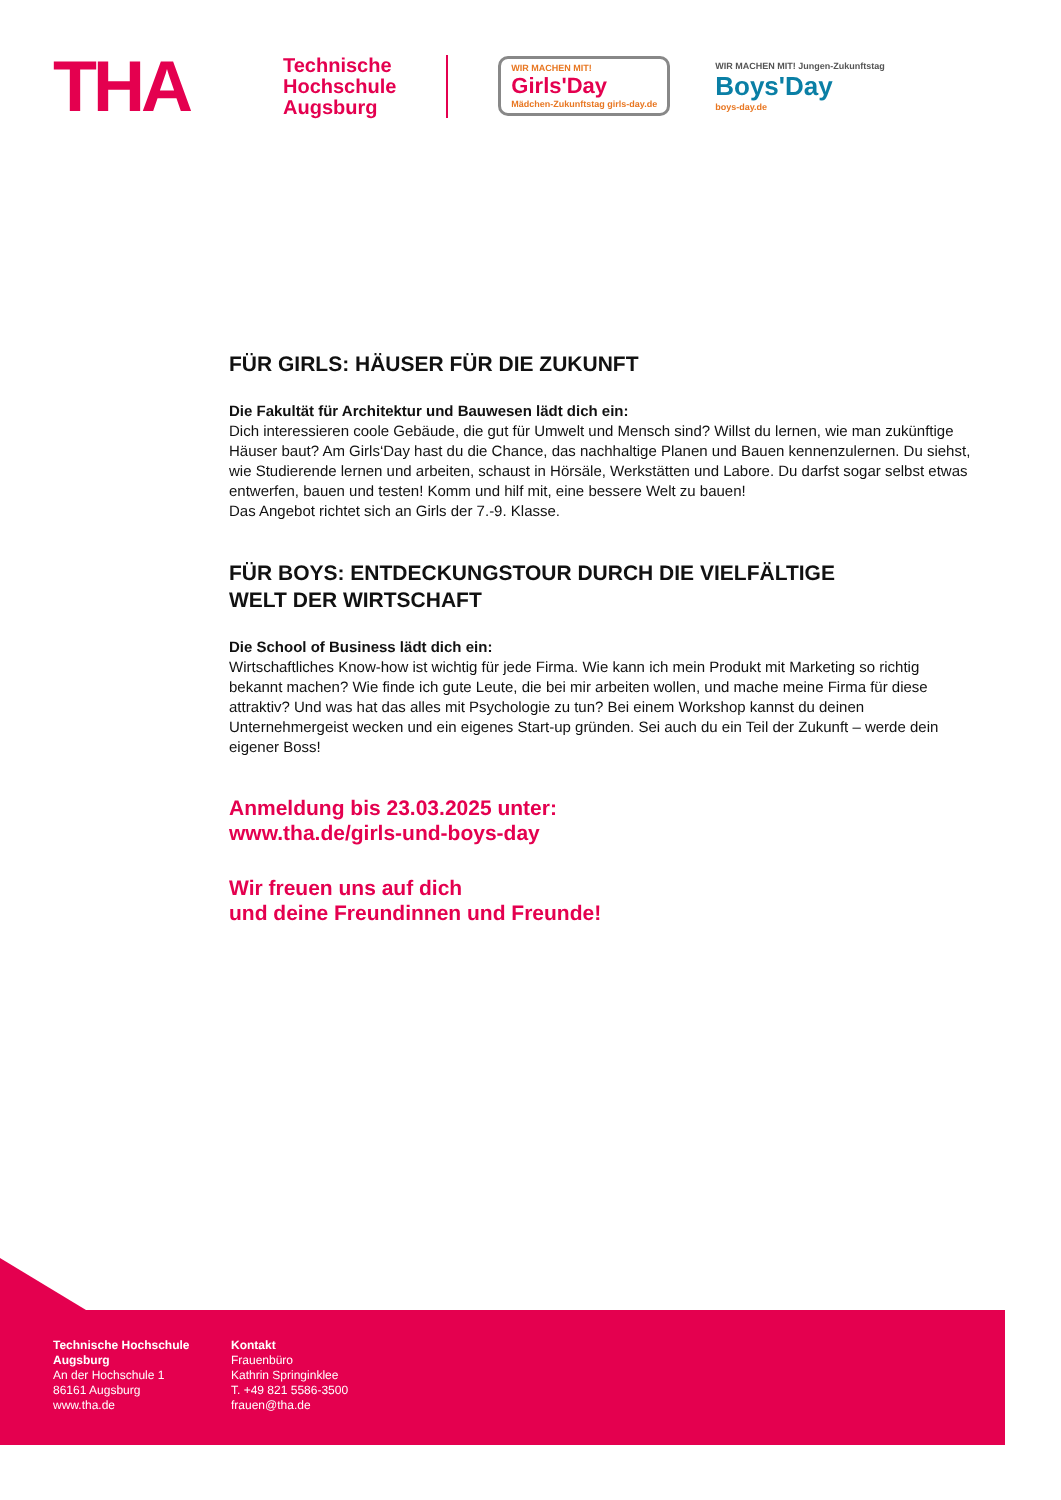THA
Technische
Hochschule
Augsburg
WIR MACHEN MIT!
Girls'Day
Mädchen-Zukunftstag girls-day.de
WIR MACHEN MIT! Jungen-Zukunftstag
Boys'Day
boys-day.de
FÜR GIRLS: HÄUSER FÜR DIE ZUKUNFT
Die Fakultät für Architektur und Bauwesen lädt dich ein:
Dich interessieren coole Gebäude, die gut für Umwelt und Mensch sind? Willst du lernen, wie man zukünftige Häuser baut? Am Girls‘Day hast du die Chance, das nachhaltige Planen und Bauen kennenzulernen. Du siehst, wie Studierende lernen und arbeiten, schaust in Hörsäle, Werkstätten und Labore. Du darfst sogar selbst etwas entwerfen, bauen und testen! Komm und hilf mit, eine bessere Welt zu bauen!
Das Angebot richtet sich an Girls der 7.-9. Klasse.
FÜR BOYS: ENTDECKUNGSTOUR DURCH DIE VIELFÄLTIGE
WELT DER WIRTSCHAFT
Die School of Business lädt dich ein:
Wirtschaftliches Know-how ist wichtig für jede Firma. Wie kann ich mein Produkt mit Marketing so richtig bekannt machen? Wie finde ich gute Leute, die bei mir arbeiten wollen, und mache meine Firma für diese attraktiv? Und was hat das alles mit Psychologie zu tun? Bei einem Workshop kannst du deinen Unternehmergeist wecken und ein eigenes Start-up gründen. Sei auch du ein Teil der Zukunft – werde dein eigener Boss!
Anmeldung bis 23.03.2025 unter:
www.tha.de/girls-und-boys-day
Wir freuen uns auf dich
und deine Freundinnen und Freunde!
Technische Hochschule
Augsburg
An der Hochschule 1
86161 Augsburg
www.tha.de
Kontakt
Frauenbüro
Kathrin Springinklee
T. +49 821 5586-3500
frauen@tha.de